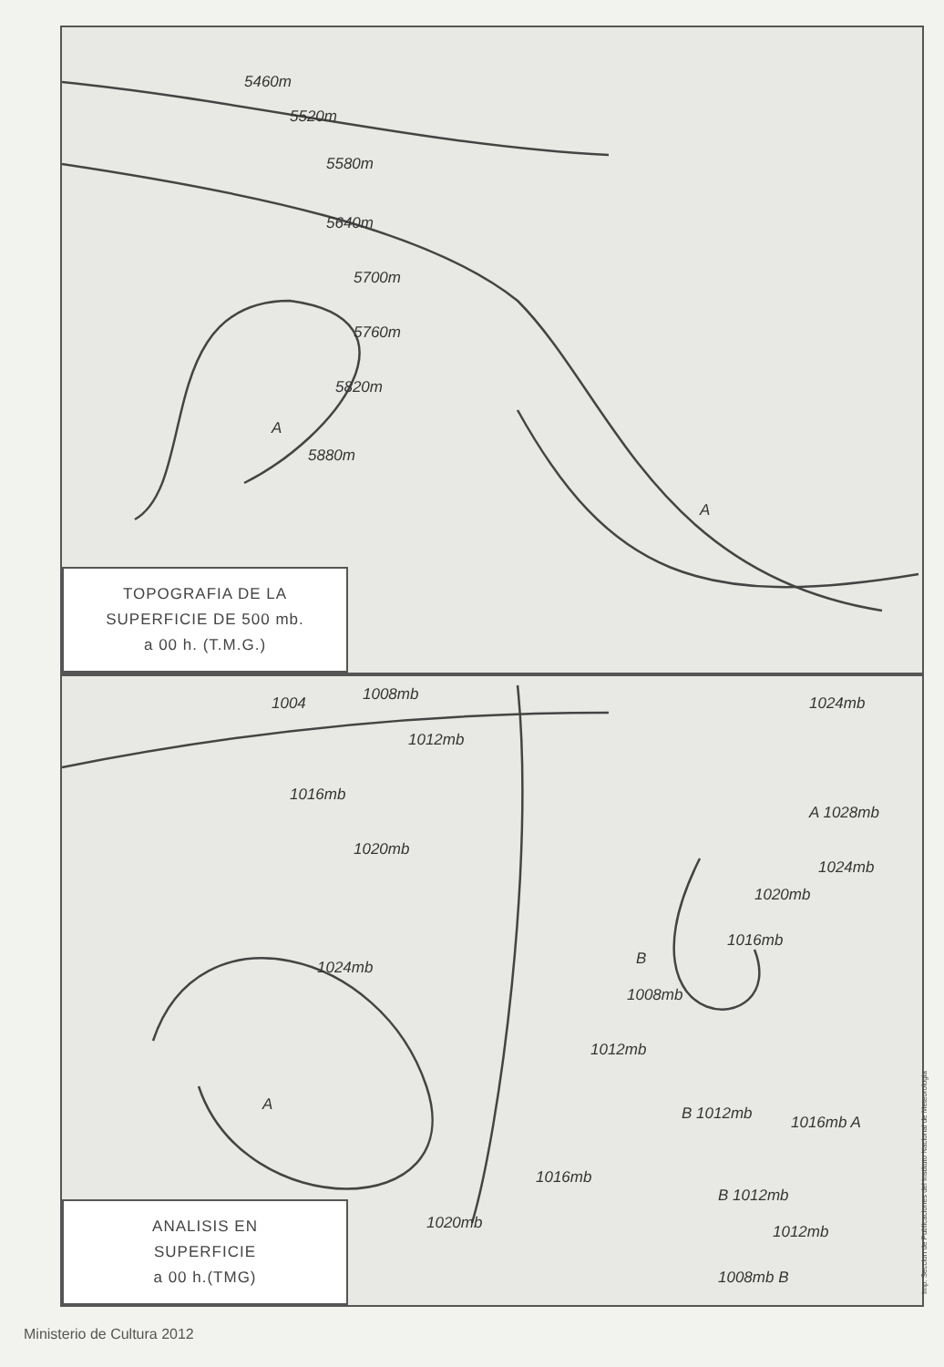5460m
5520m
5580m
5640m
5700m
5760m
5820m
5880m
A
A
TOPOGRAFIA DE LA
SUPERFICIE DE 500 mb.
a 00 h. (T.M.G.)
1004 1008mb
1012mb
1016mb
1020mb
1024mb
A
B
1008mb
1012mb
B 1012mb
1024mb
A 1028mb
1024mb
1020mb
1016mb
1016mb A
1016mb
B 1012mb
1020mb 1012mb
1008mb B
ANALISIS EN
SUPERFICIE
a 00 h.(TMG)
Imp. Seccion de Publicaciones del Instituto Nacional de Meteorologia
Ministerio de Cultura 2012